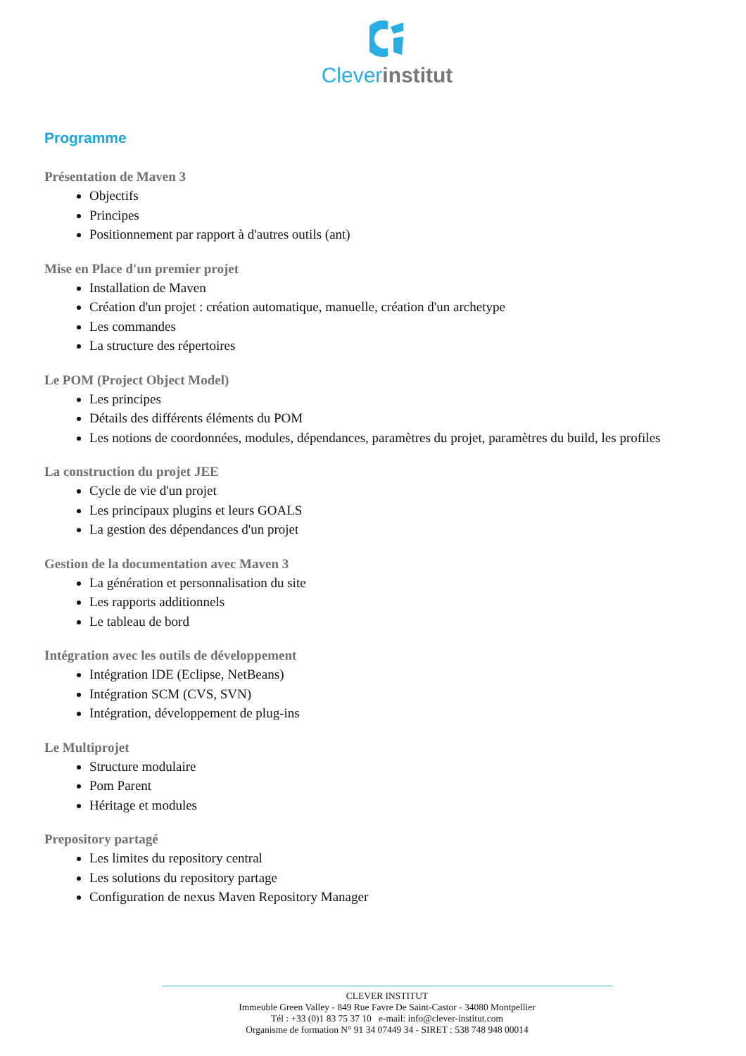Clever institut
Programme
Présentation de Maven 3
Objectifs
Principes
Positionnement par rapport à d'autres outils (ant)
Mise en Place d'un premier projet
Installation de Maven
Création d'un projet : création automatique, manuelle, création d'un archetype
Les commandes
La structure des répertoires
Le POM (Project Object Model)
Les principes
Détails des différents éléments du POM
Les notions de coordonnées, modules, dépendances, paramètres du projet, paramètres du build, les profiles
La construction du projet JEE
Cycle de vie d'un projet
Les principaux plugins et leurs GOALS
La gestion des dépendances d'un projet
Gestion de la documentation avec Maven 3
La génération et personnalisation du site
Les rapports additionnels
Le tableau de bord
Intégration avec les outils de développement
Intégration IDE (Eclipse, NetBeans)
Intégration SCM (CVS, SVN)
Intégration, développement de plug-ins
Le Multiprojet
Structure modulaire
Pom Parent
Héritage et modules
Prepository partagé
Les limites du repository central
Les solutions du repository partage
Configuration de nexus Maven Repository Manager
CLEVER INSTITUT
Immeuble Green Valley - 849 Rue Favre De Saint-Castor - 34080 Montpellier
Tél : +33 (0)1 83 75 37 10 e-mail: info@clever-institut.com
Organisme de formation N° 91 34 07449 34 - SIRET : 538 748 948 00014